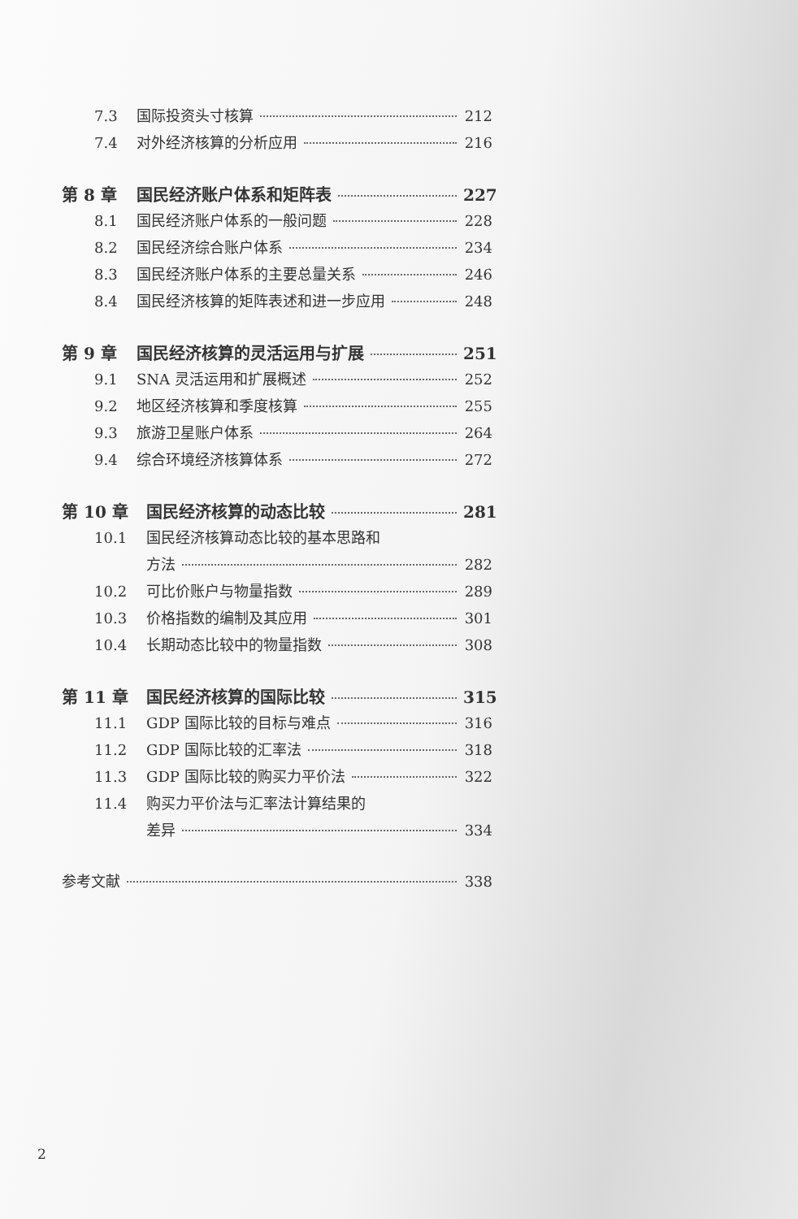7.3 国际投资头寸核算 212
7.4 对外经济核算的分析应用 216
第 8 章 国民经济账户体系和矩阵表 227
8.1 国民经济账户体系的一般问题 228
8.2 国民经济综合账户体系 234
8.3 国民经济账户体系的主要总量关系 246
8.4 国民经济核算的矩阵表述和进一步应用 248
第 9 章 国民经济核算的灵活运用与扩展 251
9.1 SNA 灵活运用和扩展概述 252
9.2 地区经济核算和季度核算 255
9.3 旅游卫星账户体系 264
9.4 综合环境经济核算体系 272
第 10 章 国民经济核算的动态比较 281
10.1 国民经济核算动态比较的基本思路和
方法 282
10.2 可比价账户与物量指数 289
10.3 价格指数的编制及其应用 301
10.4 长期动态比较中的物量指数 308
第 11 章 国民经济核算的国际比较 315
11.1 GDP 国际比较的目标与难点 316
11.2 GDP 国际比较的汇率法 318
11.3 GDP 国际比较的购买力平价法 322
11.4 购买力平价法与汇率法计算结果的
差异 334
参考文献 338
2